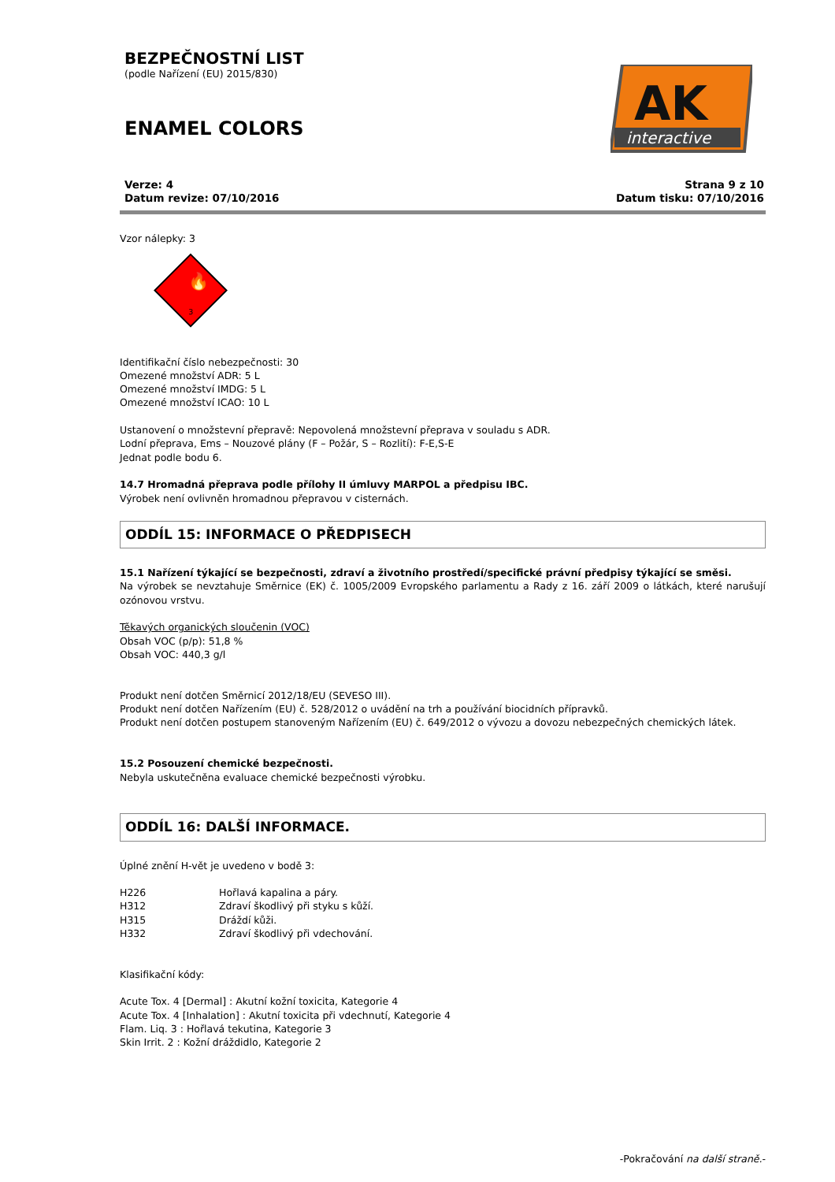BEZPEČNOSTNÍ LIST
(podle Nařízení (EU) 2015/830)
ENAMEL COLORS
AK
interactive
Verze: 4
Datum revize: 07/10/2016
Strana 9 z 10
Datum tisku: 07/10/2016
Vzor nálepky: 3
🔥
3
Identifikační číslo nebezpečnosti: 30
Omezené množství ADR: 5 L
Omezené množství IMDG: 5 L
Omezené množství ICAO: 10 L
Ustanovení o množstevní přepravě: Nepovolená množstevní přeprava v souladu s ADR.
Lodní přeprava, Ems – Nouzové plány (F – Požár, S – Rozlití): F-E,S-E
Jednat podle bodu 6.
14.7 Hromadná přeprava podle přílohy II úmluvy MARPOL a předpisu IBC.
Výrobek není ovlivněn hromadnou přepravou v cisternách.
ODDÍL 15: INFORMACE O PŘEDPISECH
15.1 Nařízení týkající se bezpečnosti, zdraví a životního prostředí/specifické právní předpisy týkající se směsi.
Na výrobek se nevztahuje Směrnice (EK) č. 1005/2009 Evropského parlamentu a Rady z 16. září 2009 o látkách, které narušují ozónovou vrstvu.
Těkavých organických sloučenin (VOC)
Obsah VOC (p/p): 51,8 %
Obsah VOC: 440,3 g/l
Produkt není dotčen Směrnicí 2012/18/EU (SEVESO III).
Produkt není dotčen Nařízením (EU) č. 528/2012 o uvádění na trh a používání biocidních přípravků.
Produkt není dotčen postupem stanoveným Nařízením (EU) č. 649/2012 o vývozu a dovozu nebezpečných chemických látek.
15.2 Posouzení chemické bezpečnosti.
Nebyla uskutečněna evaluace chemické bezpečnosti výrobku.
ODDÍL 16: DALŠÍ INFORMACE.
Úplné znění H-vět je uvedeno v bodě 3:
H226 Hořlavá kapalina a páry.
H312 Zdraví škodlivý při styku s kůží.
H315 Dráždí kůži.
H332 Zdraví škodlivý při vdechování.
Klasifikační kódy:
Acute Tox. 4 [Dermal] : Akutní kožní toxicita, Kategorie 4
Acute Tox. 4 [Inhalation] : Akutní toxicita při vdechnutí, Kategorie 4
Flam. Liq. 3 : Hořlavá tekutina, Kategorie 3
Skin Irrit. 2 : Kožní dráždidlo, Kategorie 2
-Pokračování na další straně.-